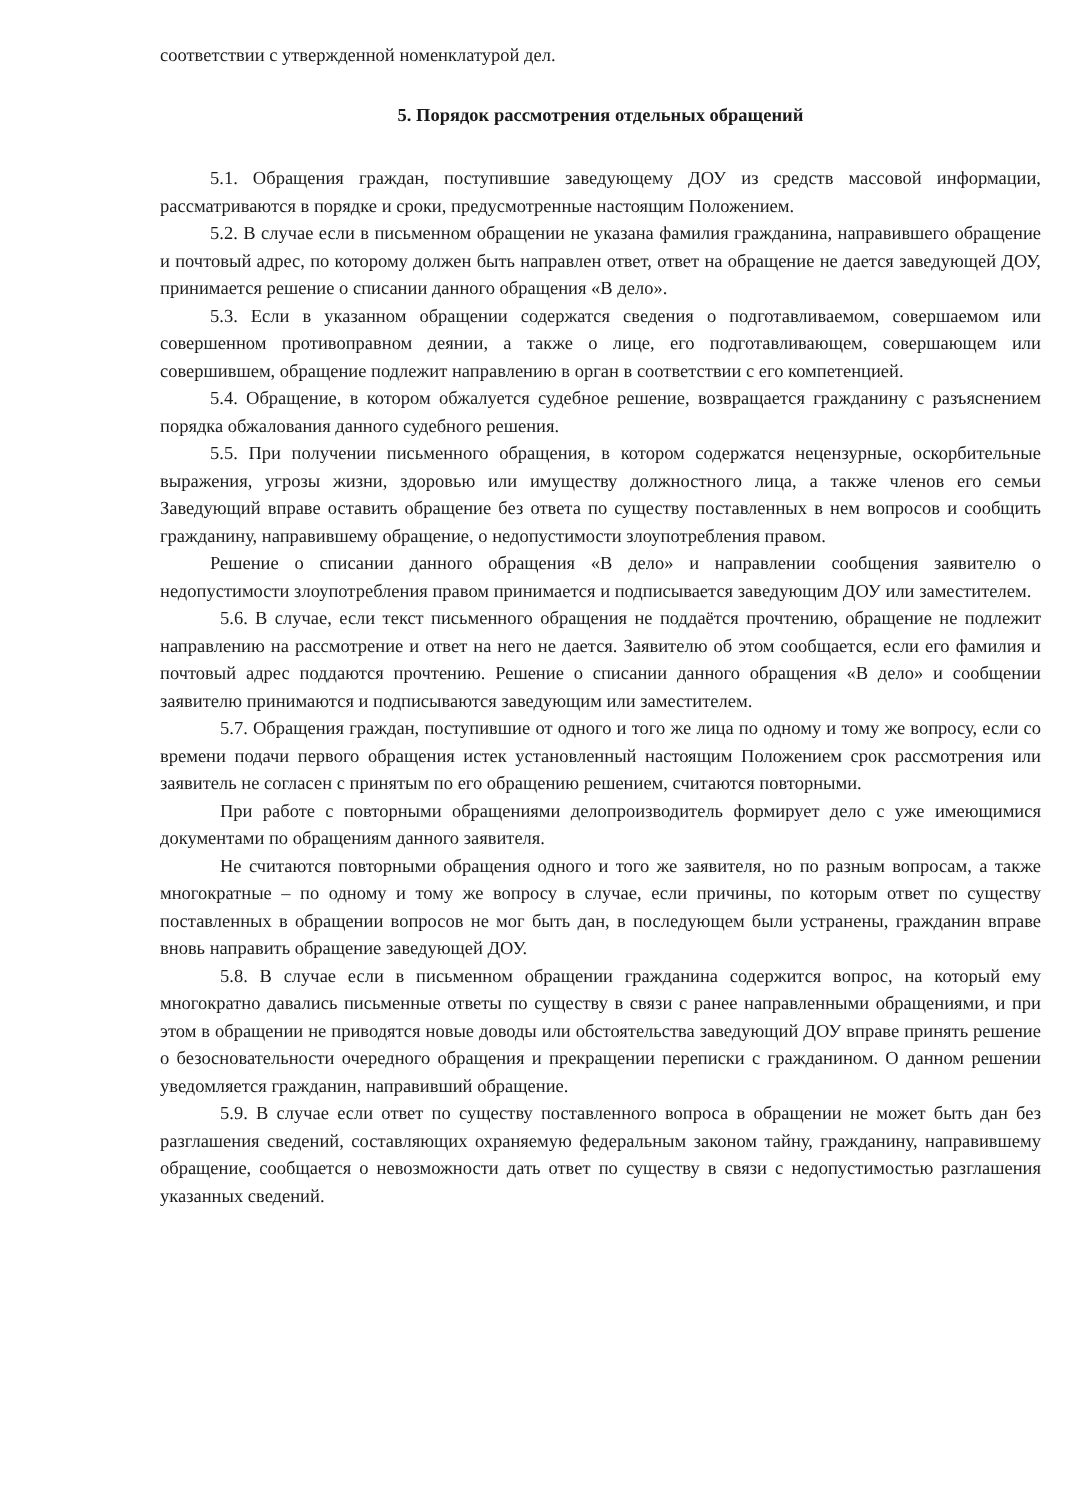соответствии с утвержденной номенклатурой дел.
5. Порядок рассмотрения отдельных обращений
5.1. Обращения граждан, поступившие заведующему ДОУ из средств массовой информации, рассматриваются в порядке и сроки, предусмотренные настоящим Положением.
5.2. В случае если в письменном обращении не указана фамилия гражданина, направившего обращение и почтовый адрес, по которому должен быть направлен ответ, ответ на обращение не дается заведующей ДОУ, принимается решение о списании данного обращения «В дело».
5.3. Если в указанном обращении содержатся сведения о подготавливаемом, совершаемом или совершенном противоправном деянии, а также о лице, его подготавливающем, совершающем или совершившем, обращение подлежит направлению в орган в соответствии с его компетенцией.
5.4. Обращение, в котором обжалуется судебное решение, возвращается гражданину с разъяснением порядка обжалования данного судебного решения.
5.5. При получении письменного обращения, в котором содержатся нецензурные, оскорбительные выражения, угрозы жизни, здоровью или имуществу должностного лица, а также членов его семьи Заведующий вправе оставить обращение без ответа по существу поставленных в нем вопросов и сообщить гражданину, направившему обращение, о недопустимости злоупотребления правом.
Решение о списании данного обращения «В дело» и направлении сообщения заявителю о недопустимости злоупотребления правом принимается и подписывается заведующим ДОУ или заместителем.
5.6. В случае, если текст письменного обращения не поддаётся прочтению, обращение не подлежит направлению на рассмотрение и ответ на него не дается. Заявителю об этом сообщается, если его фамилия и почтовый адрес поддаются прочтению. Решение о списании данного обращения «В дело» и сообщении заявителю принимаются и подписываются заведующим или заместителем.
5.7. Обращения граждан, поступившие от одного и того же лица по одному и тому же вопросу, если со времени подачи первого обращения истек установленный настоящим Положением срок рассмотрения или заявитель не согласен с принятым по его обращению решением, считаются повторными.
При работе с повторными обращениями делопроизводитель формирует дело с уже имеющимися документами по обращениям данного заявителя.
Не считаются повторными обращения одного и того же заявителя, но по разным вопросам, а также многократные – по одному и тому же вопросу в случае, если причины, по которым ответ по существу поставленных в обращении вопросов не мог быть дан, в последующем были устранены, гражданин вправе вновь направить обращение заведующей ДОУ.
5.8. В случае если в письменном обращении гражданина содержится вопрос, на который ему многократно давались письменные ответы по существу в связи с ранее направленными обращениями, и при этом в обращении не приводятся новые доводы или обстоятельства заведующий ДОУ вправе принять решение о безосновательности очередного обращения и прекращении переписки с гражданином. О данном решении уведомляется гражданин, направивший обращение.
5.9. В случае если ответ по существу поставленного вопроса в обращении не может быть дан без разглашения сведений, составляющих охраняемую федеральным законом тайну, гражданину, направившему обращение, сообщается о невозможности дать ответ по существу в связи с недопустимостью разглашения указанных сведений.